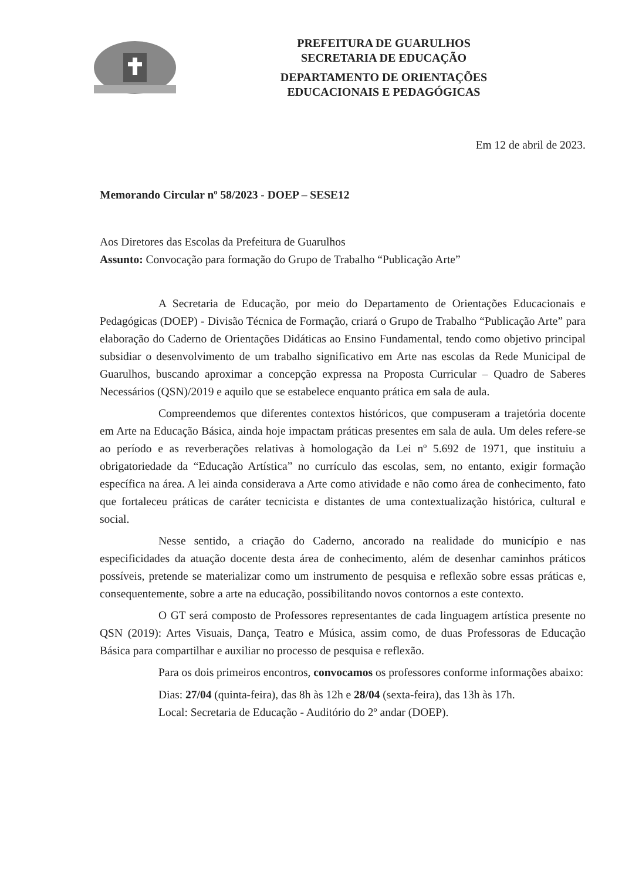PREFEITURA DE GUARULHOS
SECRETARIA DE EDUCAÇÃO
DEPARTAMENTO DE ORIENTAÇÕES
EDUCACIONAIS E PEDAGÓGICAS
Em 12 de abril de 2023.
Memorando Circular nº 58/2023 - DOEP – SESE12
Aos Diretores das Escolas da Prefeitura de Guarulhos
Assunto: Convocação para formação do Grupo de Trabalho “Publicação Arte”
A Secretaria de Educação, por meio do Departamento de Orientações Educacionais e Pedagógicas (DOEP) - Divisão Técnica de Formação, criará o Grupo de Trabalho “Publicação Arte” para elaboração do Caderno de Orientações Didáticas ao Ensino Fundamental, tendo como objetivo principal subsidiar o desenvolvimento de um trabalho significativo em Arte nas escolas da Rede Municipal de Guarulhos, buscando aproximar a concepção expressa na Proposta Curricular – Quadro de Saberes Necessários (QSN)/2019 e aquilo que se estabelece enquanto prática em sala de aula.
Compreendemos que diferentes contextos históricos, que compuseram a trajetória docente em Arte na Educação Básica, ainda hoje impactam práticas presentes em sala de aula. Um deles refere-se ao período e as reverberações relativas à homologação da Lei nº 5.692 de 1971, que instituiu a obrigatoriedade da “Educação Artística” no currículo das escolas, sem, no entanto, exigir formação específica na área. A lei ainda considerava a Arte como atividade e não como área de conhecimento, fato que fortaleceu práticas de caráter tecnicista e distantes de uma contextualização histórica, cultural e social.
Nesse sentido, a criação do Caderno, ancorado na realidade do município e nas especificidades da atuação docente desta área de conhecimento, além de desenhar caminhos práticos possíveis, pretende se materializar como um instrumento de pesquisa e reflexão sobre essas práticas e, consequentemente, sobre a arte na educação, possibilitando novos contornos a este contexto.
O GT será composto de Professores representantes de cada linguagem artística presente no QSN (2019): Artes Visuais, Dança, Teatro e Música, assim como, de duas Professoras de Educação Básica para compartilhar e auxiliar no processo de pesquisa e reflexão.
Para os dois primeiros encontros, convocamos os professores conforme informações abaixo:
Dias: 27/04 (quinta-feira), das 8h às 12h e 28/04 (sexta-feira), das 13h às 17h.
Local: Secretaria de Educação - Auditório do 2º andar (DOEP).